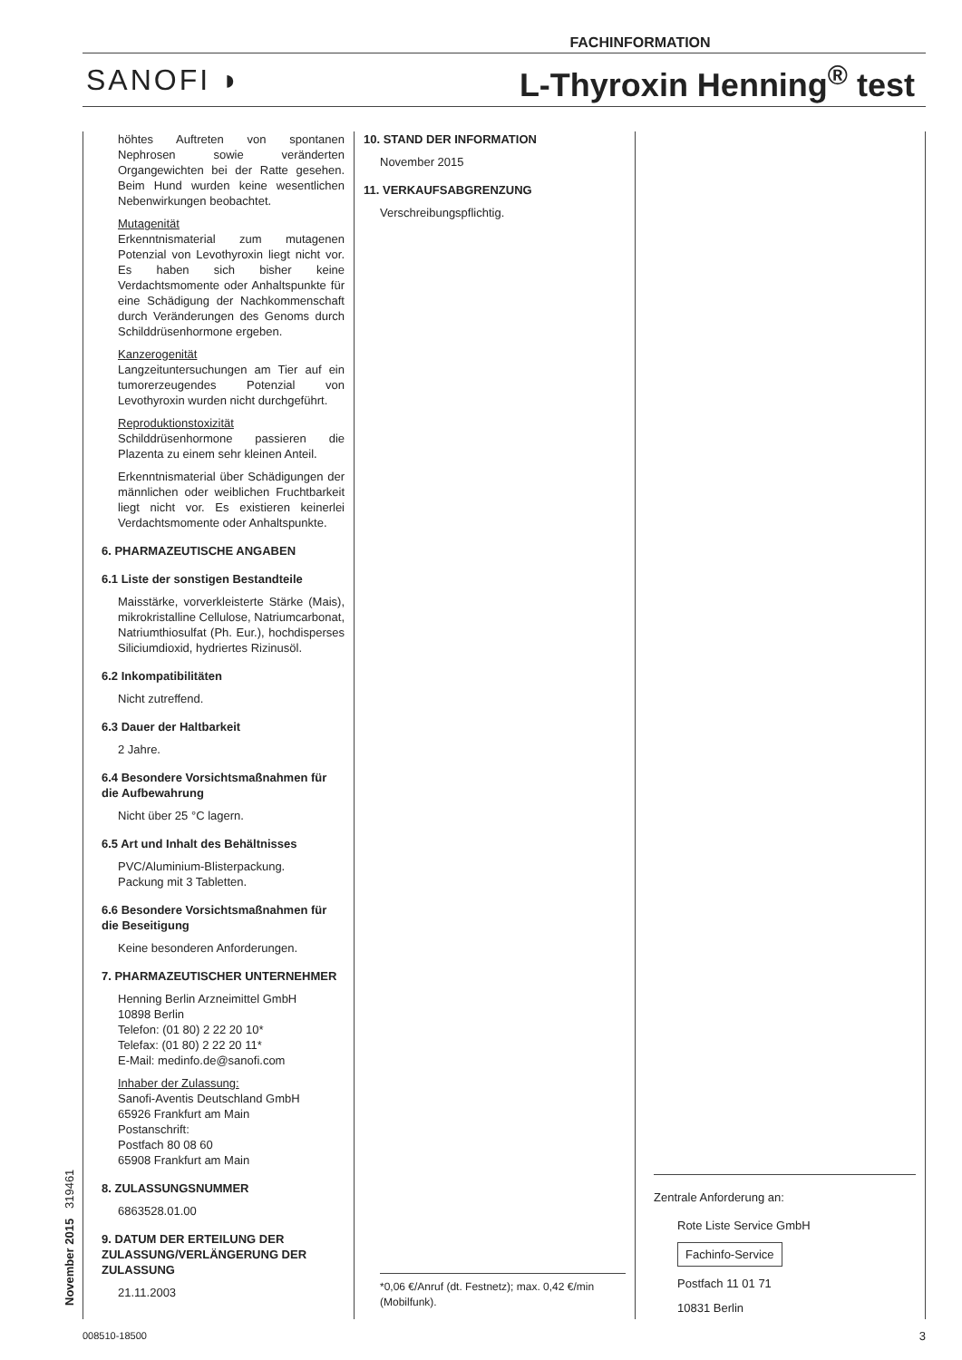FACHINFORMATION
SANOFI ◗ L-Thyroxin Henning<sup>®</sup> test
höhtes Auftreten von spontanen Nephrosen sowie veränderten Organgewichten bei der Ratte gesehen. Beim Hund wurden keine wesentlichen Nebenwirkungen beobachtet.
Mutagenität
Erkenntnismaterial zum mutagenen Potenzial von Levothyroxin liegt nicht vor. Es haben sich bisher keine Verdachtsmomente oder Anhaltspunkte für eine Schädigung der Nachkommenschaft durch Veränderungen des Genoms durch Schilddrüsenhormone ergeben.
Kanzerogenität
Langzeituntersuchungen am Tier auf ein tumorerzeugendes Potenzial von Levothyroxin wurden nicht durchgeführt.
Reproduktionstoxizität
Schilddrüsenhormone passieren die Plazenta zu einem sehr kleinen Anteil.
Erkenntnismaterial über Schädigungen der männlichen oder weiblichen Fruchtbarkeit liegt nicht vor. Es existieren keinerlei Verdachtsmomente oder Anhaltspunkte.
6. PHARMAZEUTISCHE ANGABEN
6.1 Liste der sonstigen Bestandteile
Maisstärke, vorverkleisterte Stärke (Mais), mikrokristalline Cellulose, Natriumcarbonat, Natriumthiosulfat (Ph. Eur.), hochdisperses Siliciumdioxid, hydriertes Rizinusöl.
6.2 Inkompatibilitäten
Nicht zutreffend.
6.3 Dauer der Haltbarkeit
2 Jahre.
6.4 Besondere Vorsichtsmaßnahmen für die Aufbewahrung
Nicht über 25 °C lagern.
6.5 Art und Inhalt des Behältnisses
PVC/Aluminium-Blisterpackung.
Packung mit 3 Tabletten.
6.6 Besondere Vorsichtsmaßnahmen für die Beseitigung
Keine besonderen Anforderungen.
7. PHARMAZEUTISCHER UNTERNEHMER
Henning Berlin Arzneimittel GmbH
10898 Berlin
Telefon: (01 80) 2 22 20 10*
Telefax: (01 80) 2 22 20 11*
E-Mail: medinfo.de@sanofi.com
Inhaber der Zulassung:
Sanofi-Aventis Deutschland GmbH
65926 Frankfurt am Main
Postanschrift:
Postfach 80 08 60
65908 Frankfurt am Main
8. ZULASSUNGSNUMMER
6863528.01.00
9. DATUM DER ERTEILUNG DER ZULASSUNG/VERLÄNGERUNG DER ZULASSUNG
21.11.2003
10. STAND DER INFORMATION
November 2015
11. VERKAUFSABGRENZUNG
Verschreibungspflichtig.
*0,06 €/Anruf (dt. Festnetz); max. 0,42 €/min (Mobilfunk).
Zentrale Anforderung an:
Rote Liste Service GmbH
Fachinfo-Service
Postfach 11 01 71
10831 Berlin
November 2015 319461
008510-18500 3